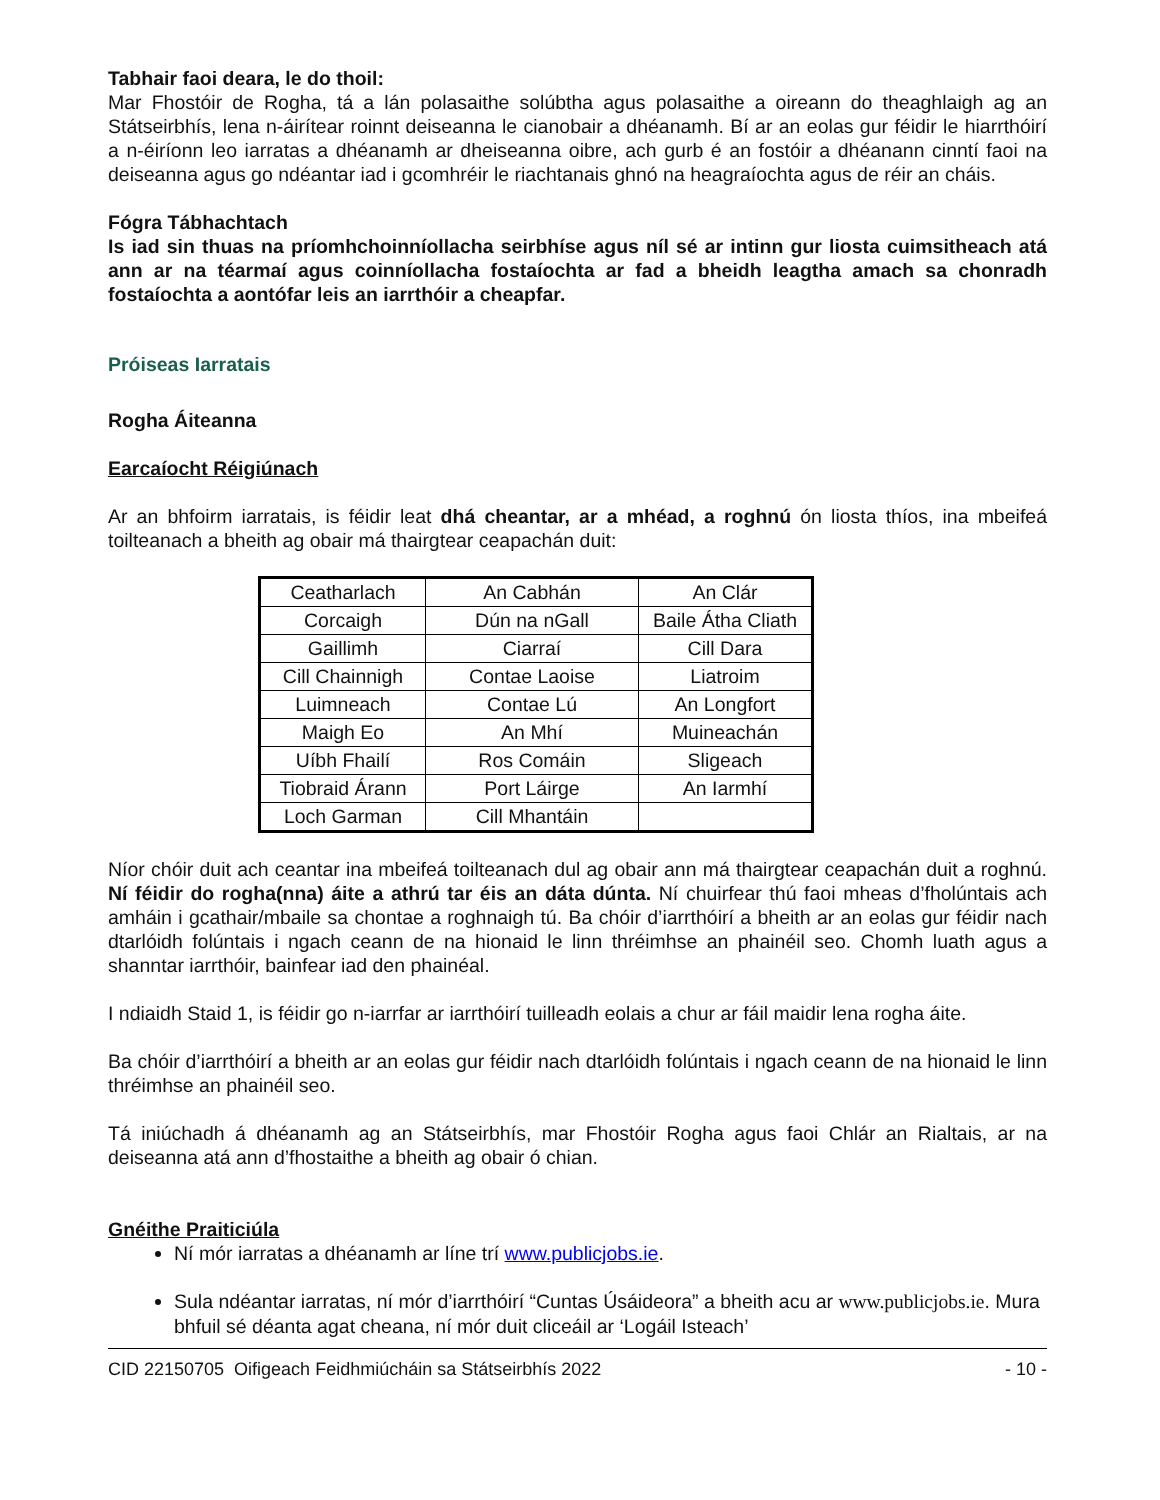Tabhair faoi deara, le do thoil:
Mar Fhostóir de Rogha, tá a lán polasaithe solúbtha agus polasaithe a oireann do theaghlaigh ag an Státseirbhís, lena n-áirítear roinnt deiseanna le cianobair a dhéanamh. Bí ar an eolas gur féidir le hiarrthóirí a n-éiríonn leo iarratas a dhéanamh ar dheiseanna oibre, ach gurb é an fostóir a dhéanann cinntí faoi na deiseanna agus go ndéantar iad i gcomhréir le riachtanais ghnó na heagraíochta agus de réir an cháis.
Fógra Tábhachtach
Is iad sin thuas na príomhchoinníollacha seirbhíse agus níl sé ar intinn gur liosta cuimsitheach atá ann ar na téarmaí agus coinníollacha fostaíochta ar fad a bheidh leagtha amach sa chonradh fostaíochta a aontófar leis an iarrthóir a cheapfar.
Próiseas Iarratais
Rogha Áiteanna
Earcaíocht Réigiúnach
Ar an bhfoirm iarratais, is féidir leat dhá cheantar, ar a mhéad, a roghnú ón liosta thíos, ina mbeifeá toilteanach a bheith ag obair má thairgtear ceapachán duit:
| Ceatharlach | An Cabhán | An Clár |
| Corcaigh | Dún na nGall | Baile Átha Cliath |
| Gaillimh | Ciarraí | Cill Dara |
| Cill Chainnigh | Contae Laoise | Liatroim |
| Luimneach | Contae Lú | An Longfort |
| Maigh Eo | An Mhí | Muineachán |
| Uíbh Fhailí | Ros Comáin | Sligeach |
| Tiobraid Árann | Port Láirge | An Iarmhí |
| Loch Garman | Cill Mhantáin | |
Níor chóir duit ach ceantar ina mbeifeá toilteanach dul ag obair ann má thairgtear ceapachán duit a roghnú. Ní féidir do rogha(nna) áite a athrú tar éis an dáta dúnta. Ní chuirfear thú faoi mheas d’fholúntais ach amháin i gcathair/mbaile sa chontae a roghnaigh tú. Ba chóir d’iarrthóirí a bheith ar an eolas gur féidir nach dtarlóidh folúntais i ngach ceann de na hionaid le linn thréimhse an phainéil seo. Chomh luath agus a shanntar iarrthóir, bainfear iad den phainéal.
I ndiaidh Staid 1, is féidir go n-iarrfar ar iarrthóirí tuilleadh eolais a chur ar fáil maidir lena rogha áite.
Ba chóir d’iarrthóirí a bheith ar an eolas gur féidir nach dtarlóidh folúntais i ngach ceann de na hionaid le linn thréimhse an phainéil seo.
Tá iniúchadh á dhéanamh ag an Státseirbhís, mar Fhostóir Rogha agus faoi Chlár an Rialtais, ar na deiseanna atá ann d’fhostaithe a bheith ag obair ó chian.
Gnéithe Praiticiúla
Ní mór iarratas a dhéanamh ar líne trí www.publicjobs.ie.
Sula ndéantar iarratas, ní mór d’iarrthóirí “Cuntas Úsáideora” a bheith acu ar www.publicjobs.ie. Mura bhfuil sé déanta agat cheana, ní mór duit cliceáil ar ‘Logáil Isteach’
CID 22150705 Oifigeach Feidhmiúcháin sa Státseirbhís 2022 - 10 -